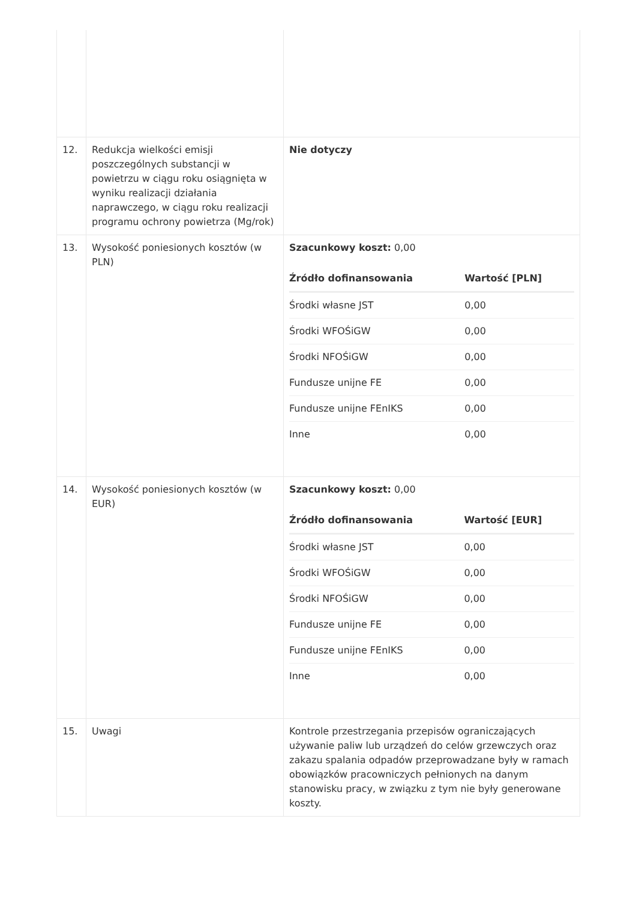| 12. | Redukcja wielkości emisji poszczególnych substancji w powietrzu w ciągu roku osiągnięta w wyniku realizacji działania naprawczego, w ciągu roku realizacji programu ochrony powietrza (Mg/rok) | Nie dotyczy |
| 13. | Wysokość poniesionych kosztów (w PLN) | Szacunkowy koszt: 0,00 / Źródło dofinansowania / Wartość [PLN] / / --- / --- / / Środki własne JST / 0,00 / / Środki WFOŚiGW / 0,00 / / Środki NFOŚiGW / 0,00 / / Fundusze unijne FE / 0,00 / / Fundusze unijne FEnIKS / 0,00 / / Inne / 0,00 / |
| 14. | Wysokość poniesionych kosztów (w EUR) | Szacunkowy koszt: 0,00 / Źródło dofinansowania / Wartość [EUR] / / --- / --- / / Środki własne JST / 0,00 / / Środki WFOŚiGW / 0,00 / / Środki NFOŚiGW / 0,00 / / Fundusze unijne FE / 0,00 / / Fundusze unijne FEnIKS / 0,00 / / Inne / 0,00 / |
| 15. | Uwagi | Kontrole przestrzegania przepisów ograniczających używanie paliw lub urządzeń do celów grzewczych oraz zakazu spalania odpadów przeprowadzane były w ramach obowiązków pracowniczych pełnionych na danym stanowisku pracy, w związku z tym nie były generowane koszty. |